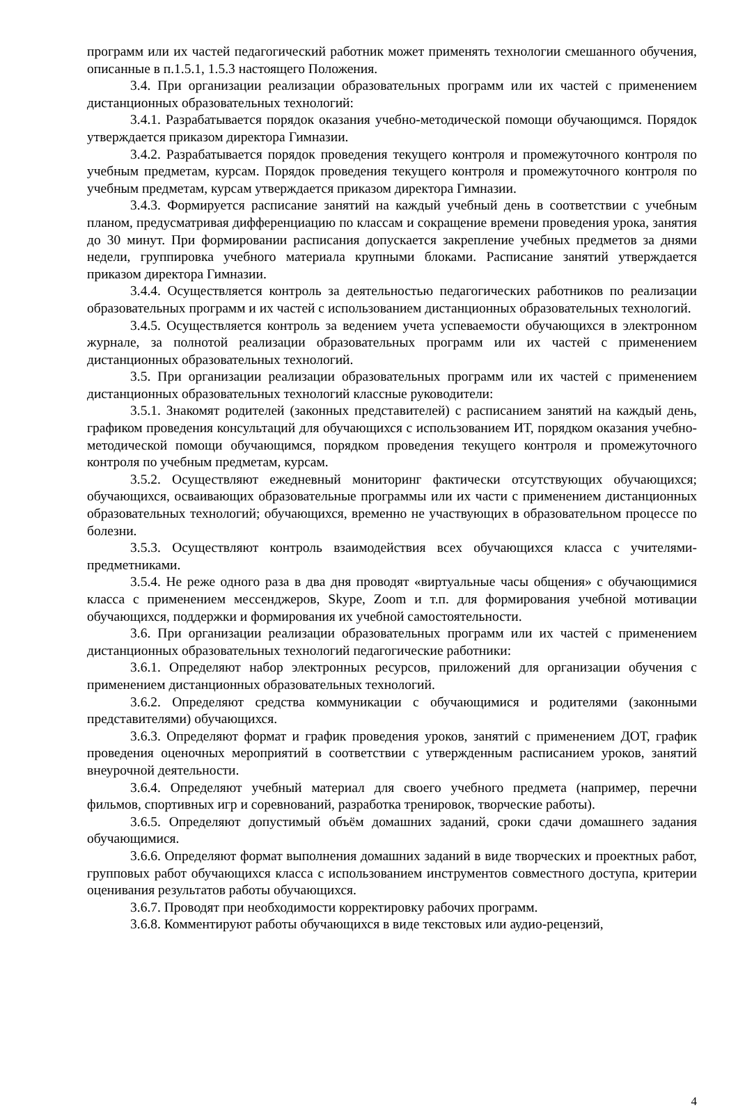программ или их частей педагогический работник может применять технологии смешанного обучения, описанные в п.1.5.1, 1.5.3 настоящего Положения.
3.4. При организации реализации образовательных программ или их частей с применением дистанционных образовательных технологий:
3.4.1. Разрабатывается порядок оказания учебно-методической помощи обучающимся. Порядок утверждается приказом директора Гимназии.
3.4.2. Разрабатывается порядок проведения текущего контроля и промежуточного контроля по учебным предметам, курсам. Порядок проведения текущего контроля и промежуточного контроля по учебным предметам, курсам утверждается приказом директора Гимназии.
3.4.3. Формируется расписание занятий на каждый учебный день в соответствии с учебным планом, предусматривая дифференциацию по классам и сокращение времени проведения урока, занятия до 30 минут. При формировании расписания допускается закрепление учебных предметов за днями недели, группировка учебного материала крупными блоками. Расписание занятий утверждается приказом директора Гимназии.
3.4.4. Осуществляется контроль за деятельностью педагогических работников по реализации образовательных программ и их частей с использованием дистанционных образовательных технологий.
3.4.5. Осуществляется контроль за ведением учета успеваемости обучающихся в электронном журнале, за полнотой реализации образовательных программ или их частей с применением дистанционных образовательных технологий.
3.5. При организации реализации образовательных программ или их частей с применением дистанционных образовательных технологий классные руководители:
3.5.1. Знакомят родителей (законных представителей) с расписанием занятий на каждый день, графиком проведения консультаций для обучающихся с использованием ИТ, порядком оказания учебно-методической помощи обучающимся, порядком проведения текущего контроля и промежуточного контроля по учебным предметам, курсам.
3.5.2. Осуществляют ежедневный мониторинг фактически отсутствующих обучающихся; обучающихся, осваивающих образовательные программы или их части с применением дистанционных образовательных технологий; обучающихся, временно не участвующих в образовательном процессе по болезни.
3.5.3. Осуществляют контроль взаимодействия всех обучающихся класса с учителями-предметниками.
3.5.4. Не реже одного раза в два дня проводят «виртуальные часы общения» с обучающимися класса с применением мессенджеров, Skype, Zoom и т.п. для формирования учебной мотивации обучающихся, поддержки и формирования их учебной самостоятельности.
3.6. При организации реализации образовательных программ или их частей с применением дистанционных образовательных технологий педагогические работники:
3.6.1. Определяют набор электронных ресурсов, приложений для организации обучения с применением дистанционных образовательных технологий.
3.6.2. Определяют средства коммуникации с обучающимися и родителями (законными представителями) обучающихся.
3.6.3. Определяют формат и график проведения уроков, занятий с применением ДОТ, график проведения оценочных мероприятий в соответствии с утвержденным расписанием уроков, занятий внеурочной деятельности.
3.6.4. Определяют учебный материал для своего учебного предмета (например, перечни фильмов, спортивных игр и соревнований, разработка тренировок, творческие работы).
3.6.5. Определяют допустимый объём домашних заданий, сроки сдачи домашнего задания обучающимися.
3.6.6. Определяют формат выполнения домашних заданий в виде творческих и проектных работ, групповых работ обучающихся класса с использованием инструментов совместного доступа, критерии оценивания результатов работы обучающихся.
3.6.7. Проводят при необходимости корректировку рабочих программ.
3.6.8. Комментируют работы обучающихся в виде текстовых или аудио-рецензий,
4